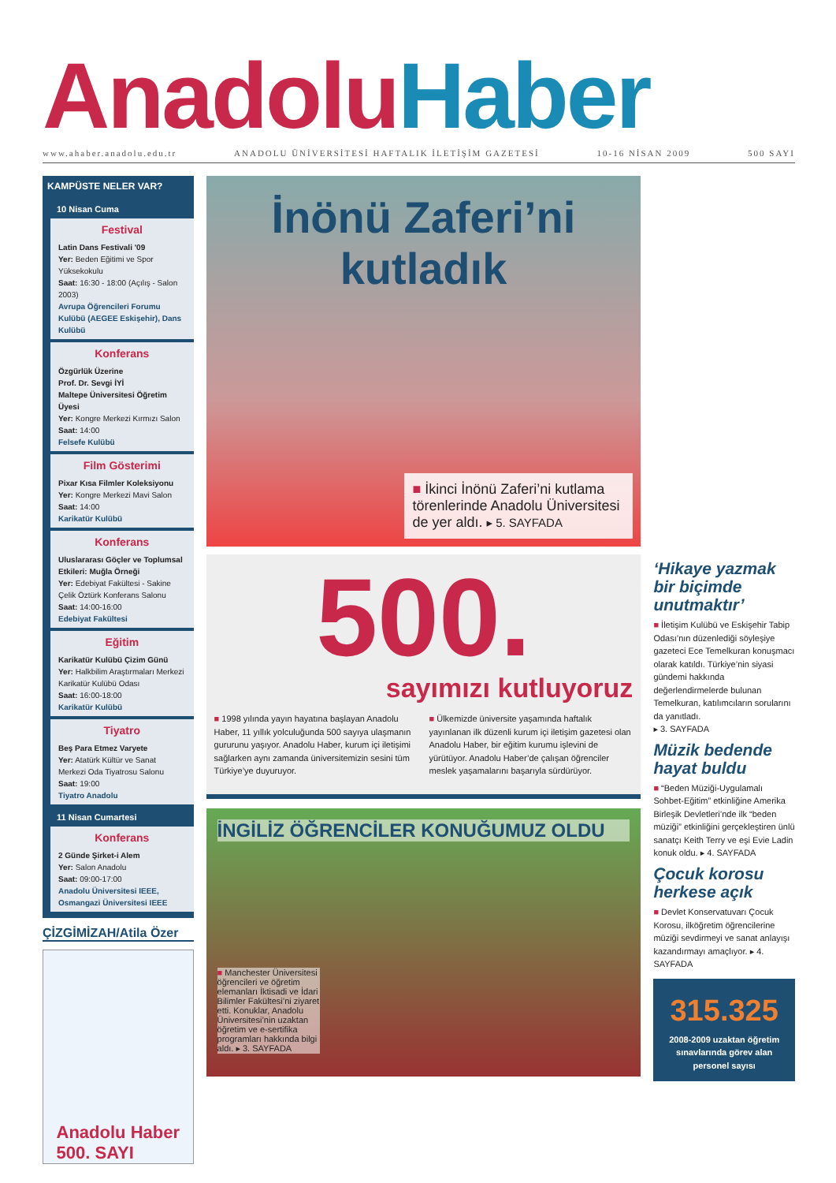Anadolu Haber
www.ahaber.anadolu.edu.tr ANADOLU ÜNİVERSİTESİ HAFTALIK İLETİŞİM GAZETESİ 10-16 NİSAN 2009 500 SAYI
KAMPÜSTE NELER VAR?
10 Nisan Cuma
Festival
Latin Dans Festivali '09
Yer: Beden Eğitimi ve Spor Yüksekokulu
Saat: 16:30 - 18:00 (Açılış - Salon 2003)
Avrupa Öğrencileri Forumu Kulübü (AEGEE Eskişehir), Dans Kulübü
Konferans
Özgürlük Üzerine
Prof. Dr. Sevgi İYİ
Maltepe Üniversitesi Öğretim Üyesi
Yer: Kongre Merkezi Kırmızı Salon
Saat: 14:00
Felsefe Kulübü
Film Gösterimi
Pixar Kısa Filmler Koleksiyonu
Yer: Kongre Merkezi Mavi Salon
Saat: 14:00
Karikatür Kulübü
Konferans
Uluslararası Göçler ve Toplumsal Etkileri: Muğla Örneği
Yer: Edebiyat Fakültesi - Sakine Çelik Öztürk Konferans Salonu
Saat: 14:00-16:00
Edebiyat Fakültesi
Eğitim
Karikatür Kulübü Çizim Günü
Yer: Halkbilim Araştırmaları Merkezi Karikatür Kulübü Odası
Saat: 16:00-18:00
Karikatür Kulübü
Tiyatro
Beş Para Etmez Varyete
Yer: Atatürk Kültür ve Sanat Merkezi Oda Tiyatrosu Salonu
Saat: 19:00
Tiyatro Anadolu
11 Nisan Cumartesi
Konferans
2 Günde Şirket-i Alem
Yer: Salon Anadolu
Saat: 09:00-17:00
Anadolu Üniversitesi IEEE, Osmangazi Üniversitesi IEEE
ÇİZGİMİZAH/Atila Özer
Anadolu Haber
500. SAYI
İnönü Zaferi’ni kutladık
■ İkinci İnönü Zaferi’ni kutlama törenlerinde Anadolu Üniversitesi de yer aldı. ▸ 5. SAYFADA
500.
sayımızı kutluyoruz
■ 1998 yılında yayın hayatına başlayan Anadolu Haber, 11 yıllık yolculuğunda 500 sayıya ulaşmanın gururunu yaşıyor. Anadolu Haber, kurum içi iletişimi sağlarken aynı zamanda üniversitemizin sesini tüm Türkiye’ye duyuruyor.
■ Ülkemizde üniversite yaşamında haftalık yayınlanan ilk düzenli kurum içi iletişim gazetesi olan Anadolu Haber, bir eğitim kurumu işlevini de yürütüyor. Anadolu Haber’de çalışan öğrenciler meslek yaşamalarını başarıyla sürdürüyor.
İNGİLİZ ÖĞRENCİLER KONUĞUMUZ OLDU
■ Manchester Üniversitesi öğrencileri ve öğretim elemanları İktisadi ve İdari Bilimler Fakültesi’ni ziyaret etti. Konuklar, Anadolu Üniversitesi’nin uzaktan öğretim ve e-sertifika programları hakkında bilgi aldı. ▸ 3. SAYFADA
‘Hikaye yazmak bir biçimde unutmaktır’
■ İletişim Kulübü ve Eskişehir Tabip Odası’nın düzenlediği söyleşiye gazeteci Ece Temelkuran konuşmacı olarak katıldı. Türkiye’nin siyasi gündemi hakkında değerlendirmelerde bulunan Temelkuran, katılımcıların sorularını da yanıtladı.
▸ 3. SAYFADA
Müzik bedende hayat buldu
■ “Beden Müziği-Uygulamalı Sohbet-Eğitim” etkinliğine Amerika Birleşik Devletleri’nde ilk “beden müziği” etkinliğini gerçekleştiren ünlü sanatçı Keith Terry ve eşi Evie Ladin konuk oldu. ▸ 4. SAYFADA
Çocuk korosu herkese açık
■ Devlet Konservatuvarı Çocuk Korosu, ilköğretim öğrencilerine müziği sevdirmeyi ve sanat anlayışı kazandırmayı amaçlıyor. ▸ 4. SAYFADA
315.325
2008-2009 uzaktan öğretim sınavlarında görev alan personel sayısı